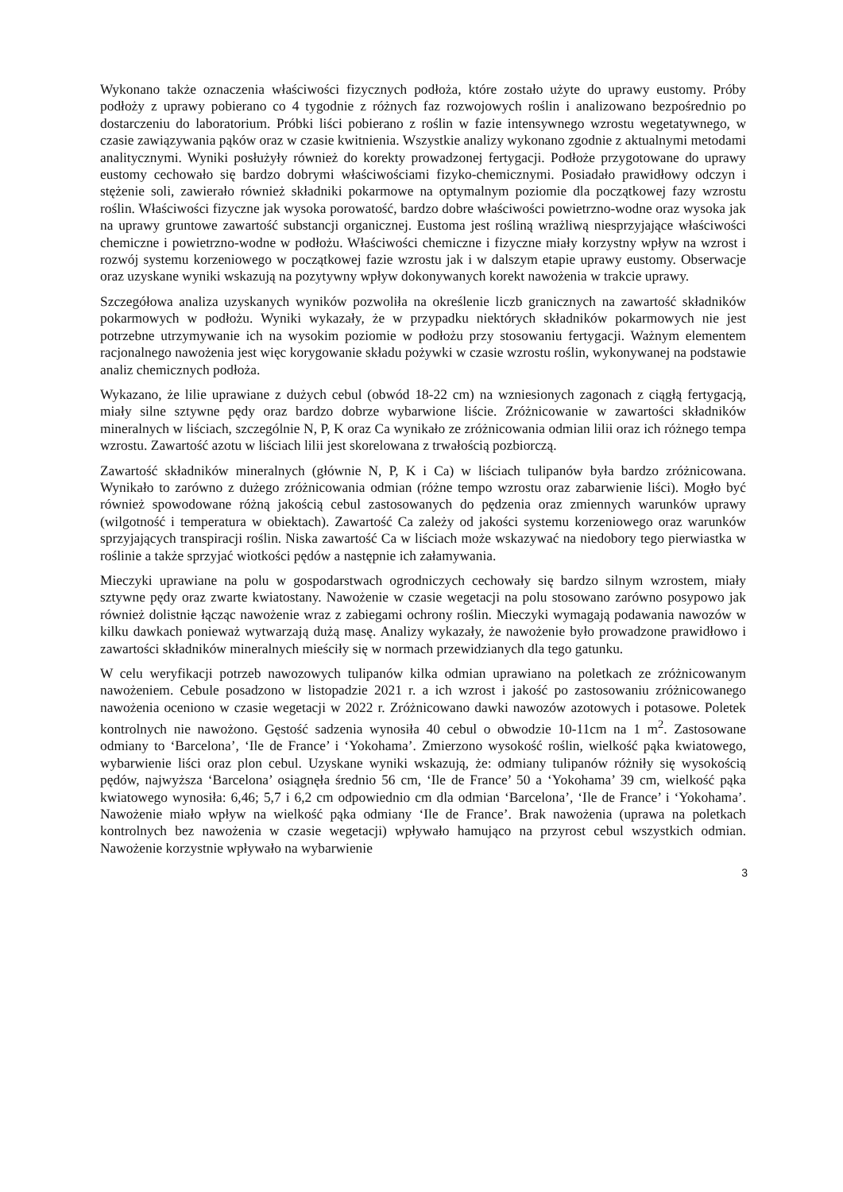Wykonano także oznaczenia właściwości fizycznych podłoża, które zostało użyte do uprawy eustomy. Próby podłoży z uprawy pobierano co 4 tygodnie z różnych faz rozwojowych roślin i analizowano bezpośrednio po dostarczeniu do laboratorium. Próbki liści pobierano z roślin w fazie intensywnego wzrostu wegetatywnego, w czasie zawiązywania pąków oraz w czasie kwitnienia. Wszystkie analizy wykonano zgodnie z aktualnymi metodami analitycznymi. Wyniki posłużyły również do korekty prowadzonej fertygacji. Podłoże przygotowane do uprawy eustomy cechowało się bardzo dobrymi właściwościami fizyko-chemicznymi. Posiadało prawidłowy odczyn i stężenie soli, zawierało również składniki pokarmowe na optymalnym poziomie dla początkowej fazy wzrostu roślin. Właściwości fizyczne jak wysoka porowatość, bardzo dobre właściwości powietrzno-wodne oraz wysoka jak na uprawy gruntowe zawartość substancji organicznej. Eustoma jest rośliną wrażliwą niesprzyjające właściwości chemiczne i powietrzno-wodne w podłożu. Właściwości chemiczne i fizyczne miały korzystny wpływ na wzrost i rozwój systemu korzeniowego w początkowej fazie wzrostu jak i w dalszym etapie uprawy eustomy. Obserwacje oraz uzyskane wyniki wskazują na pozytywny wpływ dokonywanych korekt nawożenia w trakcie uprawy.
Szczegółowa analiza uzyskanych wyników pozwoliła na określenie liczb granicznych na zawartość składników pokarmowych w podłożu. Wyniki wykazały, że w przypadku niektórych składników pokarmowych nie jest potrzebne utrzymywanie ich na wysokim poziomie w podłożu przy stosowaniu fertygacji. Ważnym elementem racjonalnego nawożenia jest więc korygowanie składu pożywki w czasie wzrostu roślin, wykonywanej na podstawie analiz chemicznych podłoża.
Wykazano, że lilie uprawiane z dużych cebul (obwód 18-22 cm) na wzniesionych zagonach z ciągłą fertygacją, miały silne sztywne pędy oraz bardzo dobrze wybarwione liście. Zróżnicowanie w zawartości składników mineralnych w liściach, szczególnie N, P, K oraz Ca wynikało ze zróżnicowania odmian lilii oraz ich różnego tempa wzrostu. Zawartość azotu w liściach lilii jest skorelowana z trwałością pozbiorczą.
Zawartość składników mineralnych (głównie N, P, K i Ca) w liściach tulipanów była bardzo zróżnicowana. Wynikało to zarówno z dużego zróżnicowania odmian (różne tempo wzrostu oraz zabarwienie liści). Mogło być również spowodowane różną jakością cebul zastosowanych do pędzenia oraz zmiennych warunków uprawy (wilgotność i temperatura w obiektach). Zawartość Ca zależy od jakości systemu korzeniowego oraz warunków sprzyjających transpiracji roślin. Niska zawartość Ca w liściach może wskazywać na niedobory tego pierwiastka w roślinie a także sprzyjać wiotkości pędów a następnie ich załamywania.
Mieczyki uprawiane na polu w gospodarstwach ogrodniczych cechowały się bardzo silnym wzrostem, miały sztywne pędy oraz zwarte kwiatostany. Nawożenie w czasie wegetacji na polu stosowano zarówno posypowo jak również dolistnie łącząc nawożenie wraz z zabiegami ochrony roślin. Mieczyki wymagają podawania nawozów w kilku dawkach ponieważ wytwarzają dużą masę. Analizy wykazały, że nawożenie było prowadzone prawidłowo i zawartości składników mineralnych mieściły się w normach przewidzianych dla tego gatunku.
W celu weryfikacji potrzeb nawozowych tulipanów kilka odmian uprawiano na poletkach ze zróżnicowanym nawożeniem. Cebule posadzono w listopadzie 2021 r. a ich wzrost i jakość po zastosowaniu zróżnicowanego nawożenia oceniono w czasie wegetacji w 2022 r. Zróżnicowano dawki nawozów azotowych i potasowe. Poletek kontrolnych nie nawożono. Gęstość sadzenia wynosiła 40 cebul o obwodzie 10-11cm na 1 m<sup>2</sup>. Zastosowane odmiany to ‘Barcelona’, ‘Ile de France’ i ‘Yokohama’. Zmierzono wysokość roślin, wielkość pąka kwiatowego, wybarwienie liści oraz plon cebul. Uzyskane wyniki wskazują, że: odmiany tulipanów różniły się wysokością pędów, najwyższa ‘Barcelona’ osiągnęła średnio 56 cm, ‘Ile de France’ 50 a ‘Yokohama’ 39 cm, wielkość pąka kwiatowego wynosiła: 6,46; 5,7 i 6,2 cm odpowiednio cm dla odmian ‘Barcelona’, ‘Ile de France’ i ‘Yokohama’. Nawożenie miało wpływ na wielkość pąka odmiany ‘Ile de France’. Brak nawożenia (uprawa na poletkach kontrolnych bez nawożenia w czasie wegetacji) wpływało hamująco na przyrost cebul wszystkich odmian. Nawożenie korzystnie wpływało na wybarwienie
3